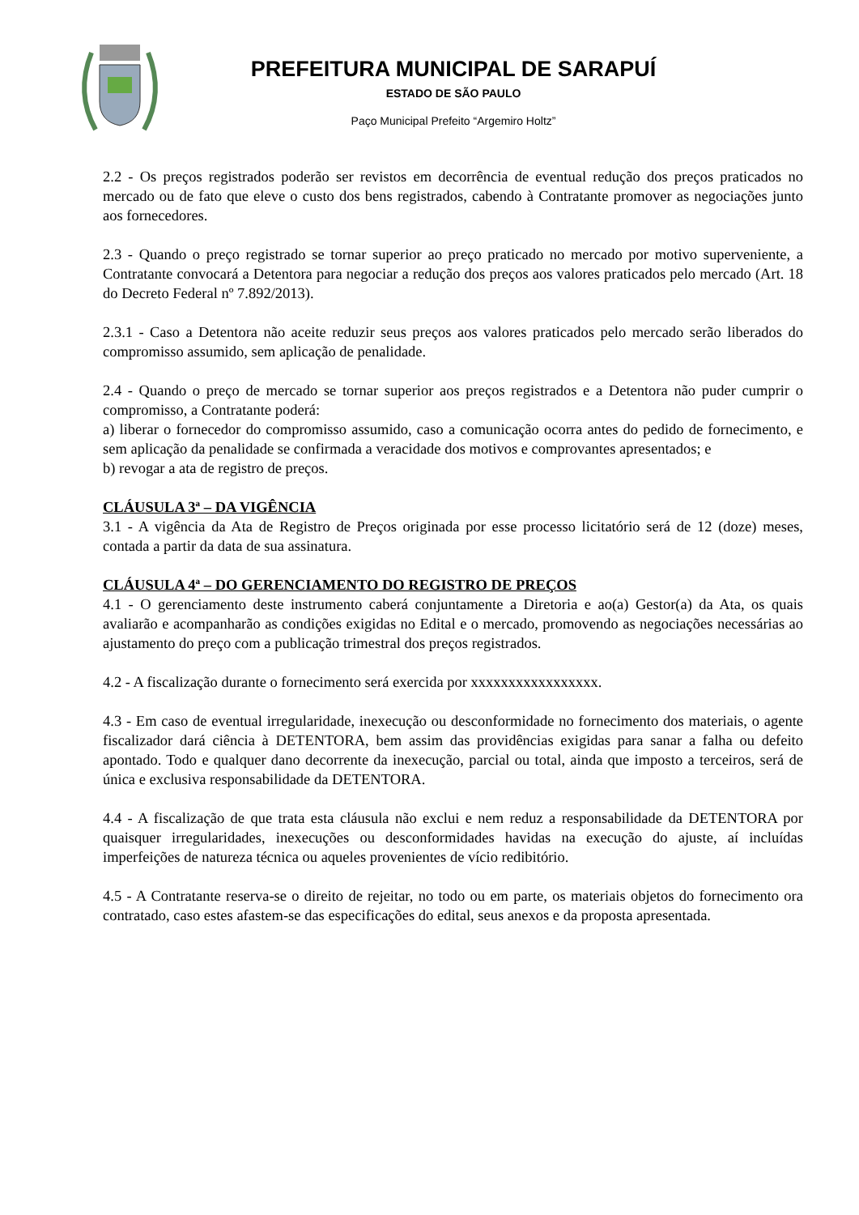PREFEITURA MUNICIPAL DE SARAPUÍ
ESTADO DE SÃO PAULO
Paço Municipal Prefeito “Argemiro Holtz”
2.2 - Os preços registrados poderão ser revistos em decorrência de eventual redução dos preços praticados no mercado ou de fato que eleve o custo dos bens registrados, cabendo à Contratante promover as negociações junto aos fornecedores.
2.3 - Quando o preço registrado se tornar superior ao preço praticado no mercado por motivo superveniente, a Contratante convocará a Detentora para negociar a redução dos preços aos valores praticados pelo mercado (Art. 18 do Decreto Federal nº 7.892/2013).
2.3.1 - Caso a Detentora não aceite reduzir seus preços aos valores praticados pelo mercado serão liberados do compromisso assumido, sem aplicação de penalidade.
2.4 - Quando o preço de mercado se tornar superior aos preços registrados e a Detentora não puder cumprir o compromisso, a Contratante poderá:
a) liberar o fornecedor do compromisso assumido, caso a comunicação ocorra antes do pedido de fornecimento, e sem aplicação da penalidade se confirmada a veracidade dos motivos e comprovantes apresentados; e
b) revogar a ata de registro de preços.
CLÁUSULA 3ª – DA VIGÊNCIA
3.1 - A vigência da Ata de Registro de Preços originada por esse processo licitatório será de 12 (doze) meses, contada a partir da data de sua assinatura.
CLÁUSULA 4ª – DO GERENCIAMENTO DO REGISTRO DE PREÇOS
4.1 - O gerenciamento deste instrumento caberá conjuntamente a Diretoria e ao(a) Gestor(a) da Ata, os quais avaliarão e acompanharão as condições exigidas no Edital e o mercado, promovendo as negociações necessárias ao ajustamento do preço com a publicação trimestral dos preços registrados.
4.2 - A fiscalização durante o fornecimento será exercida por xxxxxxxxxxxxxxxxx.
4.3 - Em caso de eventual irregularidade, inexecução ou desconformidade no fornecimento dos materiais, o agente fiscalizador dará ciência à DETENTORA, bem assim das providências exigidas para sanar a falha ou defeito apontado. Todo e qualquer dano decorrente da inexecução, parcial ou total, ainda que imposto a terceiros, será de única e exclusiva responsabilidade da DETENTORA.
4.4 - A fiscalização de que trata esta cláusula não exclui e nem reduz a responsabilidade da DETENTORA por quaisquer irregularidades, inexecuções ou desconformidades havidas na execução do ajuste, aí incluídas imperfeições de natureza técnica ou aqueles provenientes de vício redibitório.
4.5 - A Contratante reserva-se o direito de rejeitar, no todo ou em parte, os materiais objetos do fornecimento ora contratado, caso estes afastem-se das especificações do edital, seus anexos e da proposta apresentada.